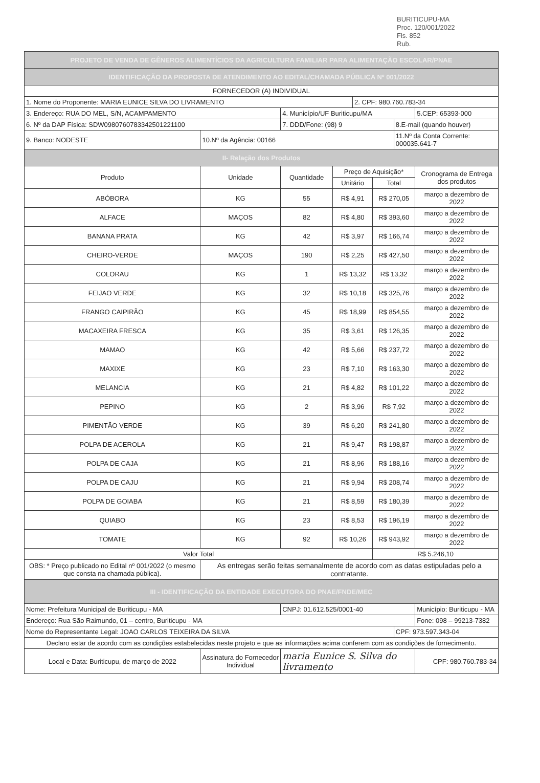BURITICUPU-MA
Proc. 120/001/2022
Fls. 852
Rub.
| PROJETO DE VENDA DE GÊNEROS ALIMENTÍCIOS DA AGRICULTURA FAMILIAR PARA ALIMENTAÇÃO ESCOLAR/PNAE | | | | | | | | |
| IDENTIFICAÇÃO DA PROPOSTA DE ATENDIMENTO AO EDITAL/CHAMADA PÚBLICA Nº 001/2022 | | | | | | | | |
| FORNECEDOR (A) INDIVIDUAL | | | | | | | | |
| 1. Nome do Proponente: MARIA EUNICE SILVA DO LIVRAMENTO | | | | 2. CPF: 980.760.783-34 | | | | |
| 3. Endereço: RUA DO MEL, S/N, ACAMPAMENTO | | 4. Município/UF Buriticupu/MA | | | | | | 5.CEP: 65393-000 |
| 6. Nº da DAP Física: SDW0980760783342501221100 | | 7. DDD/Fone: (98) 9 | | | | 8.E-mail (quando houver) | | |
| 9. Banco: NODESTE | 10.Nº da Agência: 00166 | | | | | 11.Nº da Conta Corrente: 000035.641-7 | | |
| II- Relação dos Produtos | | | | | | | | |
| Produto | Unidade | Quantidade | Preço de Aquisição* | | | | Cronograma de Entrega dos produtos | |
| | | | Unitário | | Total | | | |
| ABÓBORA | KG | 55 | R$ 4,91 | | R$ 270,05 | | março a dezembro de 2022 | |
| ALFACE | MAÇOS | 82 | R$ 4,80 | | R$ 393,60 | | março a dezembro de 2022 | |
| BANANA PRATA | KG | 42 | R$ 3,97 | | R$ 166,74 | | março a dezembro de 2022 | |
| CHEIRO-VERDE | MAÇOS | 190 | R$ 2,25 | | R$ 427,50 | | março a dezembro de 2022 | |
| COLORAU | KG | 1 | R$ 13,32 | | R$ 13,32 | | março a dezembro de 2022 | |
| FEIJAO VERDE | KG | 32 | R$ 10,18 | | R$ 325,76 | | março a dezembro de 2022 | |
| FRANGO CAIPIRÃO | KG | 45 | R$ 18,99 | | R$ 854,55 | | março a dezembro de 2022 | |
| MACAXEIRA FRESCA | KG | 35 | R$ 3,61 | | R$ 126,35 | | março a dezembro de 2022 | |
| MAMAO | KG | 42 | R$ 5,66 | | R$ 237,72 | | março a dezembro de 2022 | |
| MAXIXE | KG | 23 | R$ 7,10 | | R$ 163,30 | | março a dezembro de 2022 | |
| MELANCIA | KG | 21 | R$ 4,82 | | R$ 101,22 | | março a dezembro de 2022 | |
| PEPINO | KG | 2 | R$ 3,96 | | R$ 7,92 | | março a dezembro de 2022 | |
| PIMENTÃO VERDE | KG | 39 | R$ 6,20 | | R$ 241,80 | | março a dezembro de 2022 | |
| POLPA DE ACEROLA | KG | 21 | R$ 9,47 | | R$ 198,87 | | março a dezembro de 2022 | |
| POLPA DE CAJA | KG | 21 | R$ 8,96 | | R$ 188,16 | | março a dezembro de 2022 | |
| POLPA DE CAJU | KG | 21 | R$ 9,94 | | R$ 208,74 | | março a dezembro de 2022 | |
| POLPA DE GOIABA | KG | 21 | R$ 8,59 | | R$ 180,39 | | março a dezembro de 2022 | |
| QUIABO | KG | 23 | R$ 8,53 | | R$ 196,19 | | março a dezembro de 2022 | |
| TOMATE | KG | 92 | R$ 10,26 | | R$ 943,92 | | março a dezembro de 2022 | |
| Valor Total | | | | | R$ 5.246,10 | | | |
| OBS: * Preço publicado no Edital nº 001/2022 (o mesmo que consta na chamada pública). | As entregas serão feitas semanalmente de acordo com as datas estipuladas pelo a contratante. | | | | | | | |
| III - IDENTIFICAÇÃO DA ENTIDADE EXECUTORA DO PNAE/FNDE/MEC | | | | | | | | |
| Nome: Prefeitura Municipal de Buriticupu - MA | | CNPJ: 01.612.525/0001-40 | | | | | | Município: Buriticupu - MA |
| Endereço: Rua São Raimundo, 01 – centro, Buriticupu - MA | | | | | | | | Fone: 098 – 99213-7382 |
| Nome do Representante Legal: JOAO CARLOS TEIXEIRA DA SILVA | | | | | | CPF: 973.597.343-04 | | |
| Declaro estar de acordo com as condições estabelecidas neste projeto e que as informações acima conferem com as condições de fornecimento. | | | | | | | | |
| Local e Data: Buriticupu, de março de 2022 | Assinatura do Fornecedor Individual | maria Eunice S. Silva do livramento | | | | | | CPF: 980.760.783-34 |